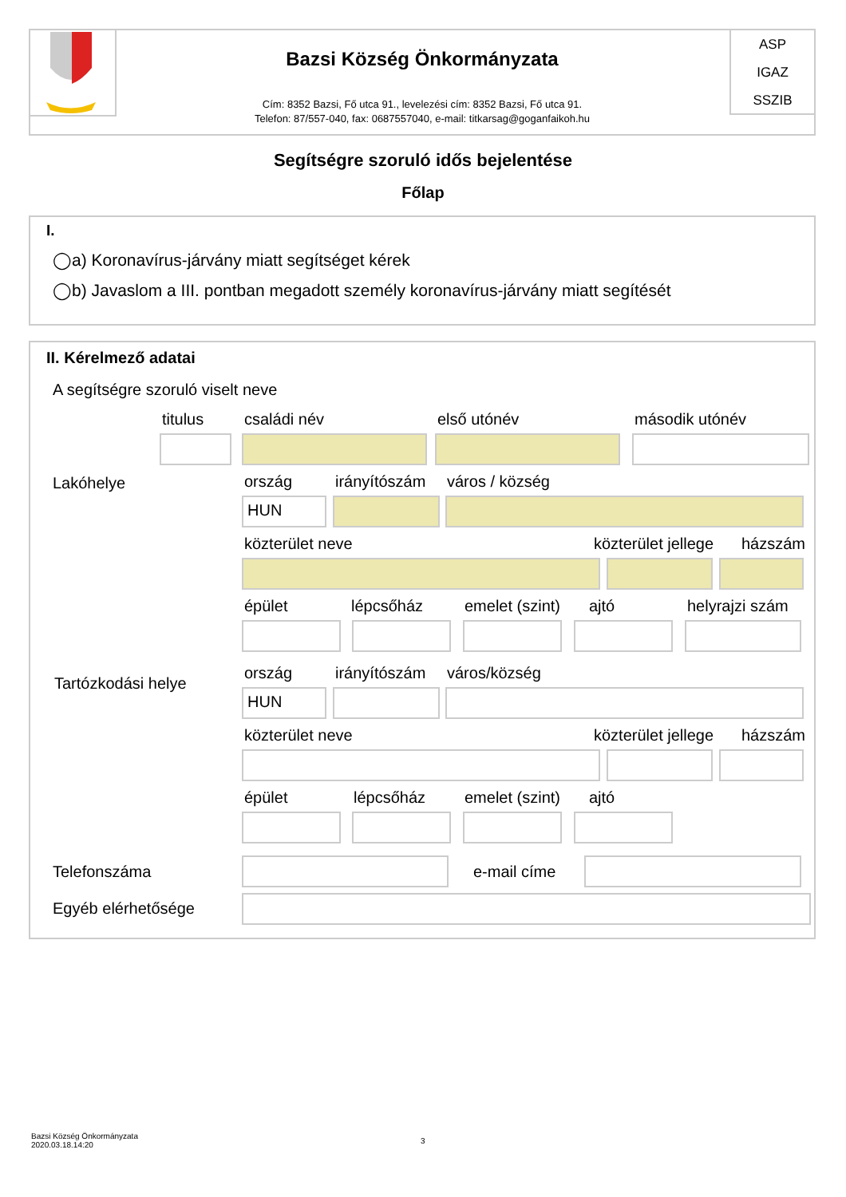ASP
IGAZ
SSZIB
Bazsi Község Önkormányzata
Cím: 8352 Bazsi, Fő utca 91., levelezési cím: 8352 Bazsi, Fő utca 91.
Telefon: 87/557-040, fax: 0687557040, e-mail: titkarsag@goganfaikoh.hu
Segítségre szoruló idős bejelentése
Főlap
I.
◯a) Koronavírus-járvány miatt segítséget kérek
◯b) Javaslom a III. pontban megadott személy koronavírus-járvány miatt segítését
II. Kérelmező adatai
A segítségre szoruló viselt neve
titulus családi név első utónév második utónév
Lakóhelye ország irányítószám város / község
HUN
közterület neve közterület jellege házszám
épület lépcsőház emelet (szint) ajtó helyrajzi szám
Tartózkodási helye
ország irányítószám város/község
HUN
közterület neve közterület jellege házszám
épület lépcsőház emelet (szint) ajtó
Telefonszáma e-mail címe
Egyéb elérhetősége
Bazsi Község Önkormányzata
2020.03.18.14:20
3